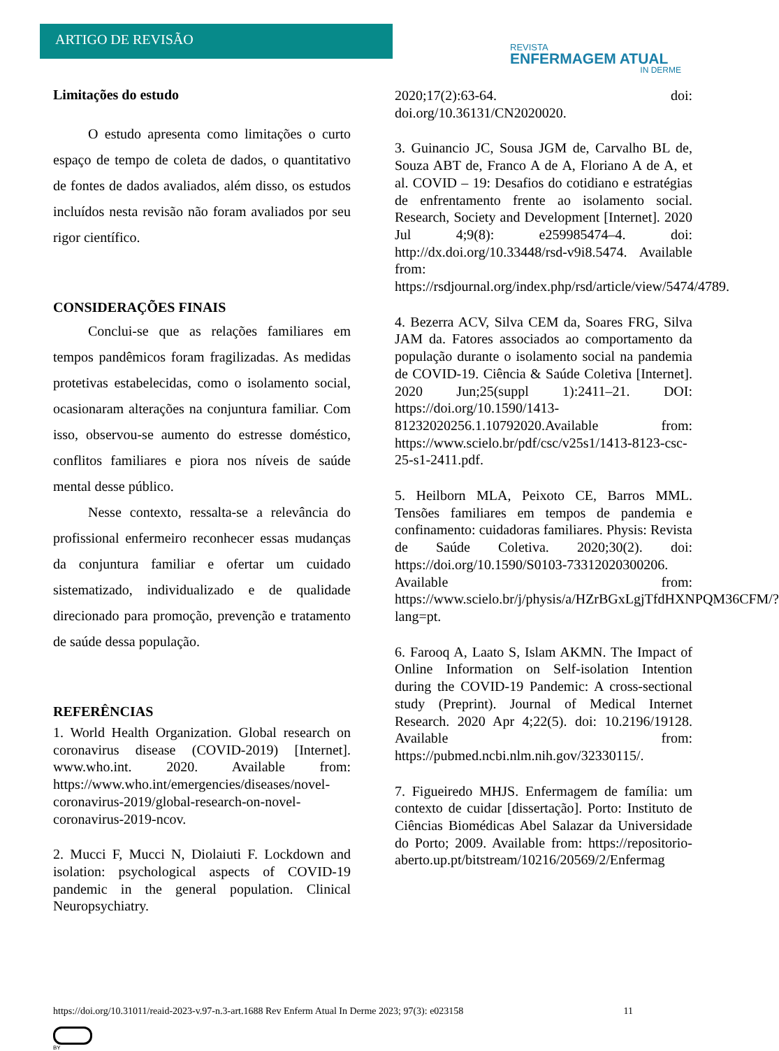ARTIGO DE REVISÃO
REVISTA
ENFERMAGEM ATUAL
IN DERME
Limitações do estudo
O estudo apresenta como limitações o curto espaço de tempo de coleta de dados, o quantitativo de fontes de dados avaliados, além disso, os estudos incluídos nesta revisão não foram avaliados por seu rigor científico.
CONSIDERAÇÕES FINAIS
Conclui-se que as relações familiares em tempos pandêmicos foram fragilizadas. As medidas protetivas estabelecidas, como o isolamento social, ocasionaram alterações na conjuntura familiar. Com isso, observou-se aumento do estresse doméstico, conflitos familiares e piora nos níveis de saúde mental desse público.
Nesse contexto, ressalta-se a relevância do profissional enfermeiro reconhecer essas mudanças da conjuntura familiar e ofertar um cuidado sistematizado, individualizado e de qualidade direcionado para promoção, prevenção e tratamento de saúde dessa população.
REFERÊNCIAS
1. World Health Organization. Global research on coronavirus disease (COVID-2019) [Internet]. www.who.int. 2020. Available from: https://www.who.int/emergencies/diseases/novel-coronavirus-2019/global-research-on-novel-coronavirus-2019-ncov.
2. Mucci F, Mucci N, Diolaiuti F. Lockdown and isolation: psychological aspects of COVID-19 pandemic in the general population. Clinical Neuropsychiatry.
2020;17(2):63-64. doi: doi.org/10.36131/CN2020020.
3. Guinancio JC, Sousa JGM de, Carvalho BL de, Souza ABT de, Franco A de A, Floriano A de A, et al. COVID – 19: Desafios do cotidiano e estratégias de enfrentamento frente ao isolamento social. Research, Society and Development [Internet]. 2020 Jul 4;9(8): e259985474–4. doi: http://dx.doi.org/10.33448/rsd-v9i8.5474. Available from: https://rsdjournal.org/index.php/rsd/article/view/5474/4789.
4. Bezerra ACV, Silva CEM da, Soares FRG, Silva JAM da. Fatores associados ao comportamento da população durante o isolamento social na pandemia de COVID-19. Ciência & Saúde Coletiva [Internet]. 2020 Jun;25(suppl 1):2411–21. DOI: https://doi.org/10.1590/1413-81232020256.1.10792020. Available from: https://www.scielo.br/pdf/csc/v25s1/1413-8123-csc-25-s1-2411.pdf.
5. Heilborn MLA, Peixoto CE, Barros MML. Tensões familiares em tempos de pandemia e confinamento: cuidadoras familiares. Physis: Revista de Saúde Coletiva. 2020;30(2). doi: https://doi.org/10.1590/S0103-73312020300206. Available from: https://www.scielo.br/j/physis/a/HZrBGxLgjTfdHXNPQM36CFM/?lang=pt.
6. Farooq A, Laato S, Islam AKMN. The Impact of Online Information on Self-isolation Intention during the COVID-19 Pandemic: A cross-sectional study (Preprint). Journal of Medical Internet Research. 2020 Apr 4;22(5). doi: 10.2196/19128. Available from: https://pubmed.ncbi.nlm.nih.gov/32330115/.
7. Figueiredo MHJS. Enfermagem de família: um contexto de cuidar [dissertação]. Porto: Instituto de Ciências Biomédicas Abel Salazar da Universidade do Porto; 2009. Available from: https://repositorio-aberto.up.pt/bitstream/10216/20569/2/Enfermag
https://doi.org/10.31011/reaid-2023-v.97-n.3-art.1688 Rev Enferm Atual In Derme 2023; 97(3): e023158 11
BY